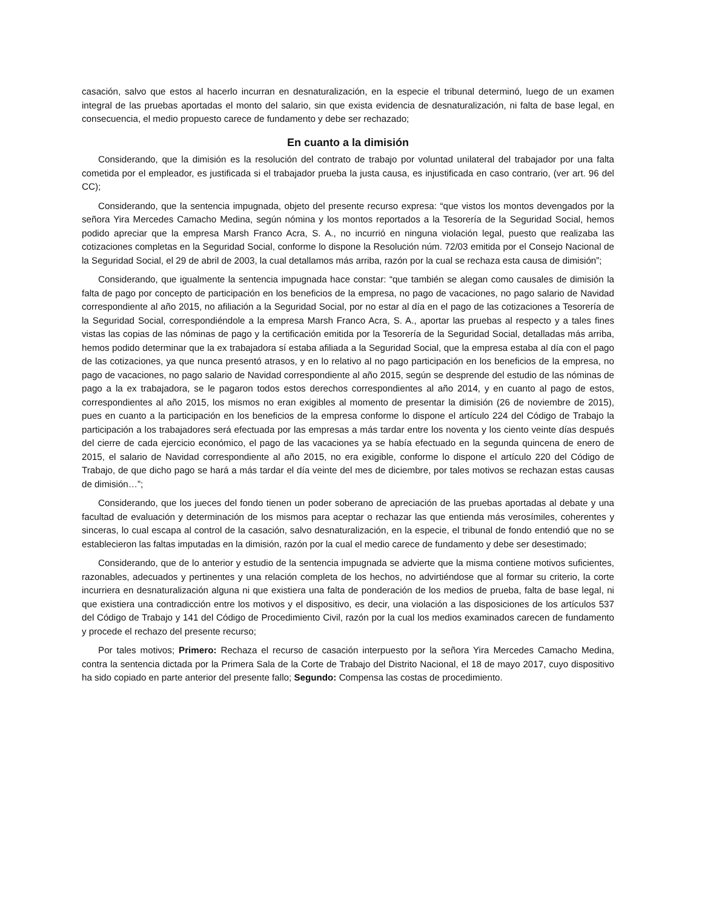casación, salvo que estos al hacerlo incurran en desnaturalización, en la especie el tribunal determinó, luego de un examen integral de las pruebas aportadas el monto del salario, sin que exista evidencia de desnaturalización, ni falta de base legal, en consecuencia, el medio propuesto carece de fundamento y debe ser rechazado;
En cuanto a la dimisión
Considerando, que la dimisión es la resolución del contrato de trabajo por voluntad unilateral del trabajador por una falta cometida por el empleador, es justificada si el trabajador prueba la justa causa, es injustificada en caso contrario, (ver art. 96 del CC);
Considerando, que la sentencia impugnada, objeto del presente recurso expresa: “que vistos los montos devengados por la señora Yira Mercedes Camacho Medina, según nómina y los montos reportados a la Tesorería de la Seguridad Social, hemos podido apreciar que la empresa Marsh Franco Acra, S. A., no incurrió en ninguna violación legal, puesto que realizaba las cotizaciones completas en la Seguridad Social, conforme lo dispone la Resolución núm. 72/03 emitida por el Consejo Nacional de la Seguridad Social, el 29 de abril de 2003, la cual detallamos más arriba, razón por la cual se rechaza esta causa de dimisión”;
Considerando, que igualmente la sentencia impugnada hace constar: “que también se alegan como causales de dimisión la falta de pago por concepto de participación en los beneficios de la empresa, no pago de vacaciones, no pago salario de Navidad correspondiente al año 2015, no afiliación a la Seguridad Social, por no estar al día en el pago de las cotizaciones a Tesorería de la Seguridad Social, correspondiéndole a la empresa Marsh Franco Acra, S. A., aportar las pruebas al respecto y a tales fines vistas las copias de las nóminas de pago y la certificación emitida por la Tesorería de la Seguridad Social, detalladas más arriba, hemos podido determinar que la ex trabajadora sí estaba afiliada a la Seguridad Social, que la empresa estaba al día con el pago de las cotizaciones, ya que nunca presentó atrasos, y en lo relativo al no pago participación en los beneficios de la empresa, no pago de vacaciones, no pago salario de Navidad correspondiente al año 2015, según se desprende del estudio de las nóminas de pago a la ex trabajadora, se le pagaron todos estos derechos correspondientes al año 2014, y en cuanto al pago de estos, correspondientes al año 2015, los mismos no eran exigibles al momento de presentar la dimisión (26 de noviembre de 2015), pues en cuanto a la participación en los beneficios de la empresa conforme lo dispone el artículo 224 del Código de Trabajo la participación a los trabajadores será efectuada por las empresas a más tardar entre los noventa y los ciento veinte días después del cierre de cada ejercicio económico, el pago de las vacaciones ya se había efectuado en la segunda quincena de enero de 2015, el salario de Navidad correspondiente al año 2015, no era exigible, conforme lo dispone el artículo 220 del Código de Trabajo, de que dicho pago se hará a más tardar el día veinte del mes de diciembre, por tales motivos se rechazan estas causas de dimisión…”;
Considerando, que los jueces del fondo tienen un poder soberano de apreciación de las pruebas aportadas al debate y una facultad de evaluación y determinación de los mismos para aceptar o rechazar las que entienda más verosímiles, coherentes y sinceras, lo cual escapa al control de la casación, salvo desnaturalización, en la especie, el tribunal de fondo entendió que no se establecieron las faltas imputadas en la dimisión, razón por la cual el medio carece de fundamento y debe ser desestimado;
Considerando, que de lo anterior y estudio de la sentencia impugnada se advierte que la misma contiene motivos suficientes, razonables, adecuados y pertinentes y una relación completa de los hechos, no advirtiéndose que al formar su criterio, la corte incurriera en desnaturalización alguna ni que existiera una falta de ponderación de los medios de prueba, falta de base legal, ni que existiera una contradicción entre los motivos y el dispositivo, es decir, una violación a las disposiciones de los artículos 537 del Código de Trabajo y 141 del Código de Procedimiento Civil, razón por la cual los medios examinados carecen de fundamento y procede el rechazo del presente recurso;
Por tales motivos; Primero: Rechaza el recurso de casación interpuesto por la señora Yira Mercedes Camacho Medina, contra la sentencia dictada por la Primera Sala de la Corte de Trabajo del Distrito Nacional, el 18 de mayo 2017, cuyo dispositivo ha sido copiado en parte anterior del presente fallo; Segundo: Compensa las costas de procedimiento.